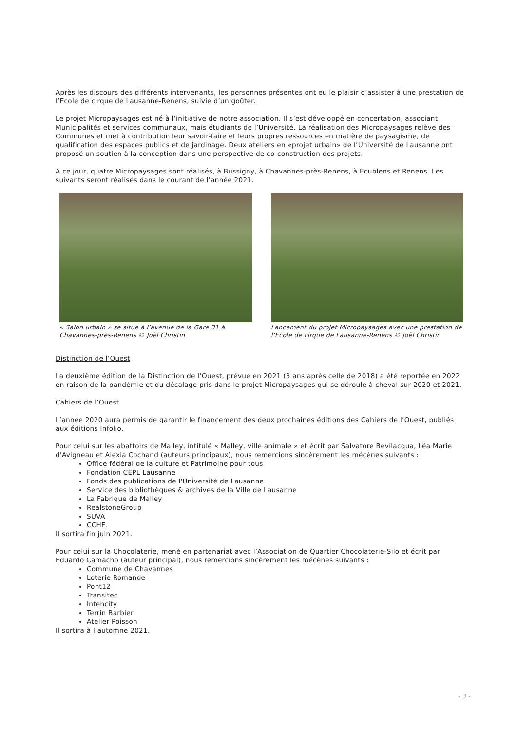Après les discours des différents intervenants, les personnes présentes ont eu le plaisir d’assister à une prestation de l’Ecole de cirque de Lausanne-Renens, suivie d’un goûter.
Le projet Micropaysages est né à l’initiative de notre association. Il s’est développé en concertation, associant Municipalités et services communaux, mais étudiants de l’Université. La réalisation des Micropaysages relève des Communes et met à contribution leur savoir-faire et leurs propres ressources en matière de paysagisme, de qualification des espaces publics et de jardinage. Deux ateliers en «projet urbain» de l’Université de Lausanne ont proposé un soutien à la conception dans une perspective de co-construction des projets.
A ce jour, quatre Micropaysages sont réalisés, à Bussigny, à Chavannes-près-Renens, à Ecublens et Renens. Les suivants seront réalisés dans le courant de l’année 2021.
« Salon urbain » se situe à l’avenue de la Gare 31 à Chavannes-près-Renens © Joël Christin
Lancement du projet Micropaysages avec une prestation de l’Ecole de cirque de Lausanne-Renens © Joël Christin
Distinction de l’Ouest
La deuxième édition de la Distinction de l’Ouest, prévue en 2021 (3 ans après celle de 2018) a été reportée en 2022 en raison de la pandémie et du décalage pris dans le projet Micropaysages qui se déroule à cheval sur 2020 et 2021.
Cahiers de l’Ouest
L’année 2020 aura permis de garantir le financement des deux prochaines éditions des Cahiers de l’Ouest, publiés aux éditions Infolio.
Pour celui sur les abattoirs de Malley, intitulé « Malley, ville animale » et écrit par Salvatore Bevilacqua, Léa Marie d'Avigneau et Alexia Cochand (auteurs principaux), nous remercions sincèrement les mécènes suivants :
Office fédéral de la culture et Patrimoine pour tous
Fondation CEPL Lausanne
Fonds des publications de l'Université de Lausanne
Service des bibliothèques & archives de la Ville de Lausanne
La Fabrique de Malley
RealstoneGroup
SUVA
CCHE.
Il sortira fin juin 2021.
Pour celui sur la Chocolaterie, mené en partenariat avec l’Association de Quartier Chocolaterie-Silo et écrit par Eduardo Camacho (auteur principal), nous remercions sincèrement les mécènes suivants :
Commune de Chavannes
Loterie Romande
Pont12
Transitec
Intencity
Terrin Barbier
Atelier Poisson
Il sortira à l’automne 2021.
- 3 -